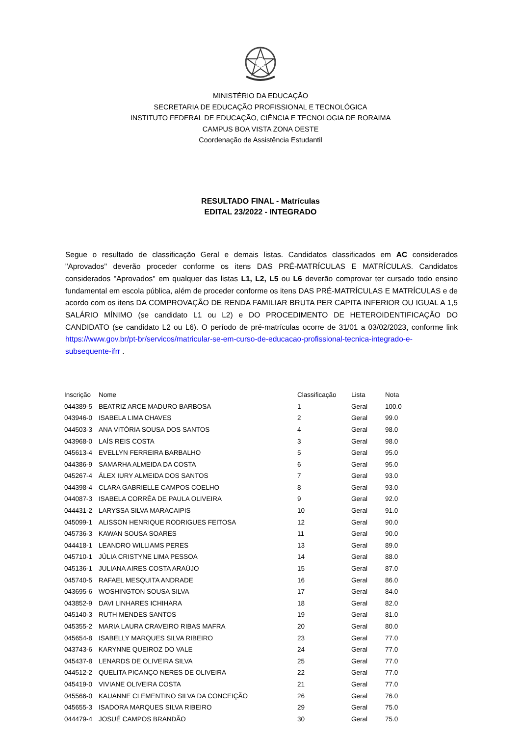MINISTÉRIO DA EDUCAÇÃO
SECRETARIA DE EDUCAÇÃO PROFISSIONAL E TECNOLÓGICA
INSTITUTO FEDERAL DE EDUCAÇÃO, CIÊNCIA E TECNOLOGIA DE RORAIMA
CAMPUS BOA VISTA ZONA OESTE
Coordenação de Assistência Estudantil
RESULTADO FINAL - Matrículas
EDITAL 23/2022 - INTEGRADO
Segue o resultado de classificação Geral e demais listas. Candidatos classificados em AC considerados "Aprovados" deverão proceder conforme os itens DAS PRÉ-MATRÍCULAS E MATRÍCULAS. Candidatos considerados "Aprovados" em qualquer das listas L1, L2, L5 ou L6 deverão comprovar ter cursado todo ensino fundamental em escola pública, além de proceder conforme os itens DAS PRÉ-MATRÍCULAS E MATRÍCULAS e de acordo com os itens DA COMPROVAÇÃO DE RENDA FAMILIAR BRUTA PER CAPITA INFERIOR OU IGUAL A 1,5 SALÁRIO MÍNIMO (se candidato L1 ou L2) e DO PROCEDIMENTO DE HETEROIDENTIFICAÇÃO DO CANDIDATO (se candidato L2 ou L6). O período de pré-matrículas ocorre de 31/01 a 03/02/2023, conforme link https://www.gov.br/pt-br/servicos/matricular-se-em-curso-de-educacao-profissional-tecnica-integrado-e-subsequente-ifrr .
| Inscrição | Nome | Classificação | Lista | Nota |
| --- | --- | --- | --- | --- |
| 044389-5 | BEATRIZ ARCE MADURO BARBOSA | 1 | Geral | 100.0 |
| 043946-0 | ISABELA LIMA CHAVES | 2 | Geral | 99.0 |
| 044503-3 | ANA VITÓRIA SOUSA DOS SANTOS | 4 | Geral | 98.0 |
| 043968-0 | LAÍS REIS COSTA | 3 | Geral | 98.0 |
| 045613-4 | EVELLYN FERREIRA BARBALHO | 5 | Geral | 95.0 |
| 044386-9 | SAMARHA ALMEIDA DA COSTA | 6 | Geral | 95.0 |
| 045267-4 | ÁLEX IURY ALMEIDA DOS SANTOS | 7 | Geral | 93.0 |
| 044398-4 | CLARA GABRIELLE CAMPOS COELHO | 8 | Geral | 93.0 |
| 044087-3 | ISABELA CORRÊA DE PAULA OLIVEIRA | 9 | Geral | 92.0 |
| 044431-2 | LARYSSA SILVA MARACAIPIS | 10 | Geral | 91.0 |
| 045099-1 | ALISSON HENRIQUE RODRIGUES FEITOSA | 12 | Geral | 90.0 |
| 045736-3 | KAWAN SOUSA SOARES | 11 | Geral | 90.0 |
| 044418-1 | LEANDRO WILLIAMS PERES | 13 | Geral | 89.0 |
| 045710-1 | JÚLIA CRISTYNE LIMA PESSOA | 14 | Geral | 88.0 |
| 045136-1 | JULIANA AIRES COSTA ARAÚJO | 15 | Geral | 87.0 |
| 045740-5 | RAFAEL MESQUITA ANDRADE | 16 | Geral | 86.0 |
| 043695-6 | WOSHINGTON SOUSA SILVA | 17 | Geral | 84.0 |
| 043852-9 | DAVI LINHARES ICHIHARA | 18 | Geral | 82.0 |
| 045140-3 | RUTH MENDES SANTOS | 19 | Geral | 81.0 |
| 045355-2 | MARIA LAURA CRAVEIRO RIBAS MAFRA | 20 | Geral | 80.0 |
| 045654-8 | ISABELLY MARQUES SILVA RIBEIRO | 23 | Geral | 77.0 |
| 043743-6 | KARYNNE QUEIROZ DO VALE | 24 | Geral | 77.0 |
| 045437-8 | LENARDS DE OLIVEIRA SILVA | 25 | Geral | 77.0 |
| 044512-2 | QUELITA PICANÇO NERES DE OLIVEIRA | 22 | Geral | 77.0 |
| 045419-0 | VIVIANE OLIVEIRA COSTA | 21 | Geral | 77.0 |
| 045566-0 | KAUANNE CLEMENTINO SILVA DA CONCEIÇÃO | 26 | Geral | 76.0 |
| 045655-3 | ISADORA MARQUES SILVA RIBEIRO | 29 | Geral | 75.0 |
| 044479-4 | JOSUÉ CAMPOS BRANDÃO | 30 | Geral | 75.0 |